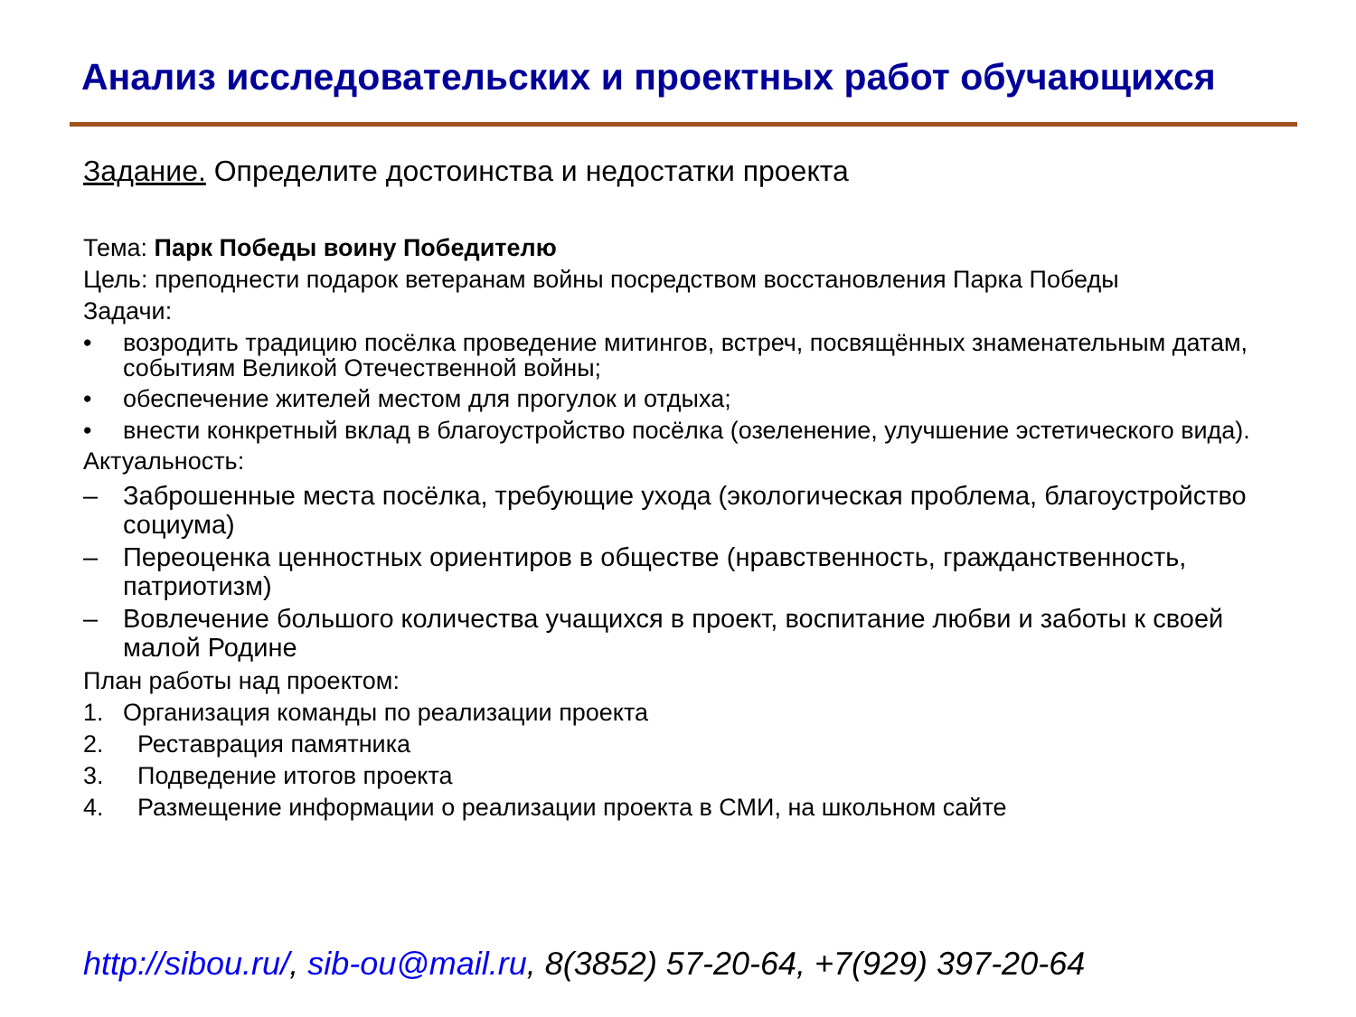Анализ исследовательских и проектных работ обучающихся
Задание. Определите достоинства и недостатки проекта
Тема: Парк Победы воину Победителю
Цель: преподнести подарок ветеранам войны посредством восстановления Парка Победы
Задачи:
• возродить традицию посёлка проведение митингов, встреч, посвящённых знаменательным датам, событиям Великой Отечественной войны;
• обеспечение жителей местом для прогулок и отдыха;
• внести конкретный вклад в благоустройство посёлка (озеленение, улучшение эстетического вида).
Актуальность:
– Заброшенные места посёлка, требующие ухода (экологическая проблема, благоустройство социума)
– Переоценка ценностных ориентиров в обществе (нравственность, гражданственность, патриотизм)
– Вовлечение большого количества учащихся в проект, воспитание любви и заботы к своей малой Родине
План работы над проектом:
1. Организация команды по реализации проекта
2. Реставрация памятника
3. Подведение итогов проекта
4. Размещение информации о реализации проекта в СМИ, на школьном сайте
http://sibou.ru/, sib-ou@mail.ru, 8(3852) 57-20-64, +7(929) 397-20-64